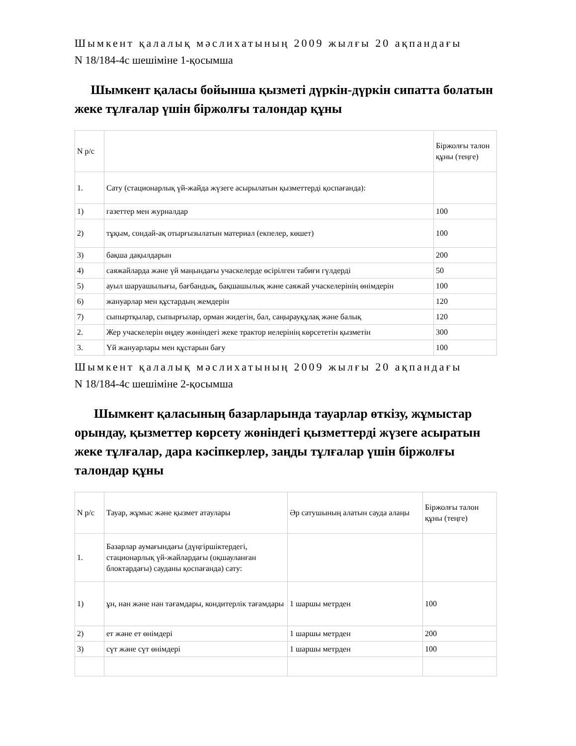Шымкент қалалық мәслихатының 2009 жылғы 20 ақпандағы
N 18/184-4с шешіміне 1-қосымша
Шымкент қаласы бойынша қызметі дүркін-дүркін сипатта болатын жеке тұлғалар үшін біржолғы талондар құны
| N р/с | | Біржолғы талон құны (теңге) |
| 1. | Сату (стационарлық үй-жайда жүзеге асырылатын қызметтерді қоспағанда): | |
| 1) | газеттер мен журналдар | 100 |
| 2) | тұқым, сондай-ақ отырғызылатын материал (екпелер, көшет) | 100 |
| 3) | бақша дақылдарын | 200 |
| 4) | саяжайларда және үй маңындағы учаскелерде өсірілген табиғи гүлдерді | 50 |
| 5) | ауыл шаруашылығы, бағбандық, бақшашылық және саяжай учаскелерінің өнімдерін | 100 |
| 6) | жануарлар мен құстардың жемдерін | 120 |
| 7) | сыпыртқылар, сыпырғылар, орман жидегін, бал, саңырауқұлақ және балық | 120 |
| 2. | Жер учаскелерін өңдеу жөніндегі жеке трактор иелерінің көрсететін қызметін | 300 |
| 3. | Үй жануарлары мен құстарын бағу | 100 |
Шымкент қалалық мәслихатының 2009 жылғы 20 ақпандағы
N 18/184-4с шешіміне 2-қосымша
Шымкент қаласының базарларында тауарлар өткізу, жұмыстар орындау, қызметтер көрсету жөніндегі қызметтерді жүзеге асыратын жеке тұлғалар, дара кәсіпкерлер, заңды тұлғалар үшін біржолғы талондар құны
| N р/с | Тауар, жұмыс және қызмет атаулары | Әр сатушының алатын сауда алаңы | Біржолғы талон құны (теңге) |
| 1. | Базарлар аумағындағы (дүңгіршіктердегі, стационарлық үй-жайлардағы (оқшауланған блоктардағы) сауданы қоспағанда) сату: | | |
| 1) | ұн, нан және нан тағамдары, кондитерлік тағамдары | 1 шаршы метрден | 100 |
| 2) | ет және ет өнімдері | 1 шаршы метрден | 200 |
| 3) | сүт және сүт өнімдері | 1 шаршы метрден | 100 |